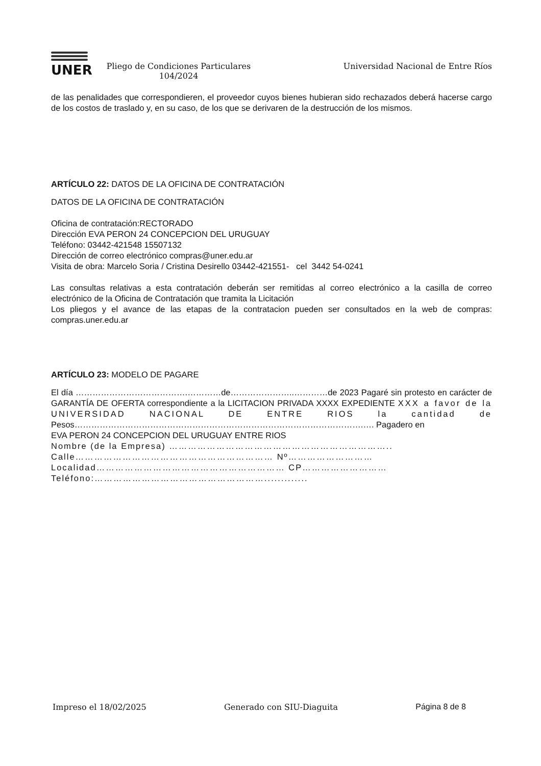UNER
Pliego de Condiciones Particulares
104/2024
Universidad Nacional de Entre Ríos
de las penalidades que correspondieren, el proveedor cuyos bienes hubieran sido rechazados deberá hacerse cargo de los costos de traslado y, en su caso, de los que se derivaren de la destrucción de los mismos.
ARTÍCULO 22: DATOS DE LA OFICINA DE CONTRATACIÓN
DATOS DE LA OFICINA DE CONTRATACIÓN
Oficina de contratación:RECTORADO
Dirección EVA PERON 24 CONCEPCION DEL URUGUAY
Teléfono: 03442-421548 15507132
Dirección de correo electrónico compras@uner.edu.ar
Visita de obra: Marcelo Soria / Cristina Desirello 03442-421551- cel 3442 54-0241
Las consultas relativas a esta contratación deberán ser remitidas al correo electrónico a la casilla de correo electrónico de la Oficina de Contratación que tramita la Licitación
Los pliegos y el avance de las etapas de la contratacion pueden ser consultados en la web de compras: compras.uner.edu.ar
ARTÍCULO 23: MODELO DE PAGARE
El día ………………………………….…………de…………………..…………de 2023 Pagaré sin protesto en carácter de GARANTÍA DE OFERTA correspondiente a la LICITACION PRIVADA XXXX EXPEDIENTE XXX a favor de la UNIVERSIDAD NACIONAL DE ENTRE RIOS la cantidad de Pesos………………………………………………………………………………………….…. Pagadero en
EVA PERON 24 CONCEPCION DEL URUGUAY ENTRE RIOS
Nombre (de la Empresa) ……………………………………………………………..
Calle……………………………………………………… Nº………………………
Localidad…………………………………………………… CP………………………
Teléfono:……………………………………………….............
Impreso el 18/02/2025 Generado con SIU-Diaguita Página 8 de 8